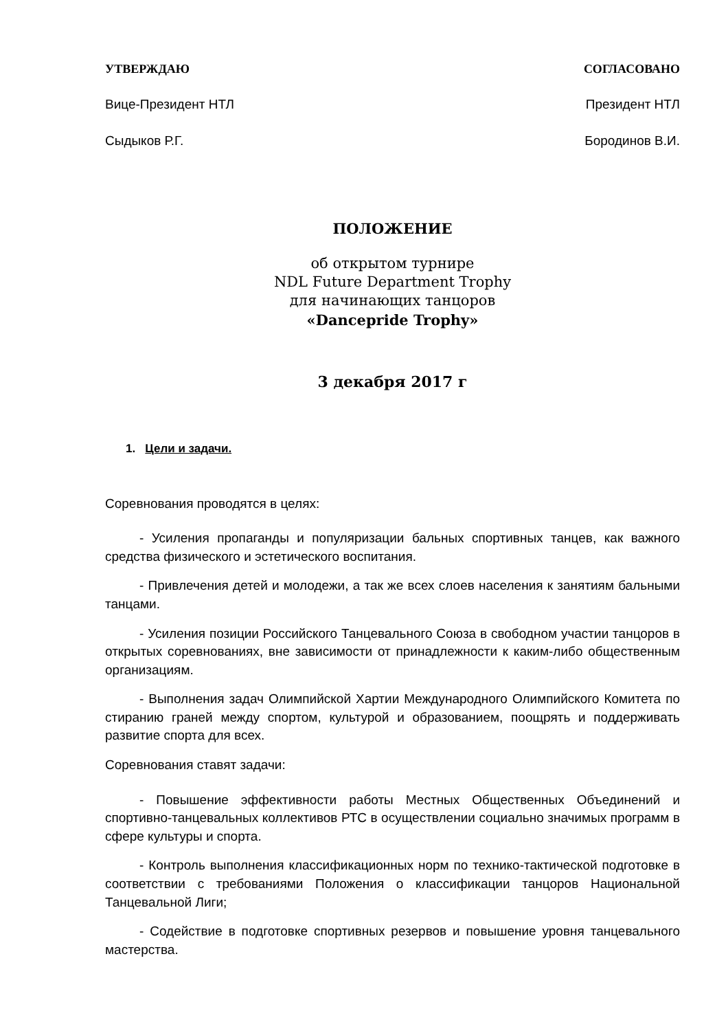УТВЕРЖДАЮ СОГЛАСОВАНО
Вице-Президент НТЛ Президент НТЛ
Сыдыков Р.Г. Бородинов В.И.
ПОЛОЖЕНИЕ
об открытом турнире
NDL Future Department Trophy
для начинающих танцоров
«Dancepride Trophy»
3 декабря 2017 г
1. Цели и задачи.
Соревнования проводятся в целях:
- Усиления пропаганды и популяризации бальных спортивных танцев, как важного средства физического и эстетического воспитания.
- Привлечения детей и молодежи, а так же всех слоев населения к занятиям бальными танцами.
- Усиления позиции Российского Танцевального Союза в свободном участии танцоров в открытых соревнованиях, вне зависимости от принадлежности к каким-либо общественным организациям.
- Выполнения задач Олимпийской Хартии Международного Олимпийского Комитета по стиранию граней между спортом, культурой и образованием, поощрять и поддерживать развитие спорта для всех.
Соревнования ставят задачи:
- Повышение эффективности работы Местных Общественных Объединений и спортивно-танцевальных коллективов РТС в осуществлении социально значимых программ в сфере культуры и спорта.
- Контроль выполнения классификационных норм по технико-тактической подготовке в соответствии с требованиями Положения о классификации танцоров Национальной Танцевальной Лиги;
- Содействие в подготовке спортивных резервов и повышение уровня танцевального мастерства.